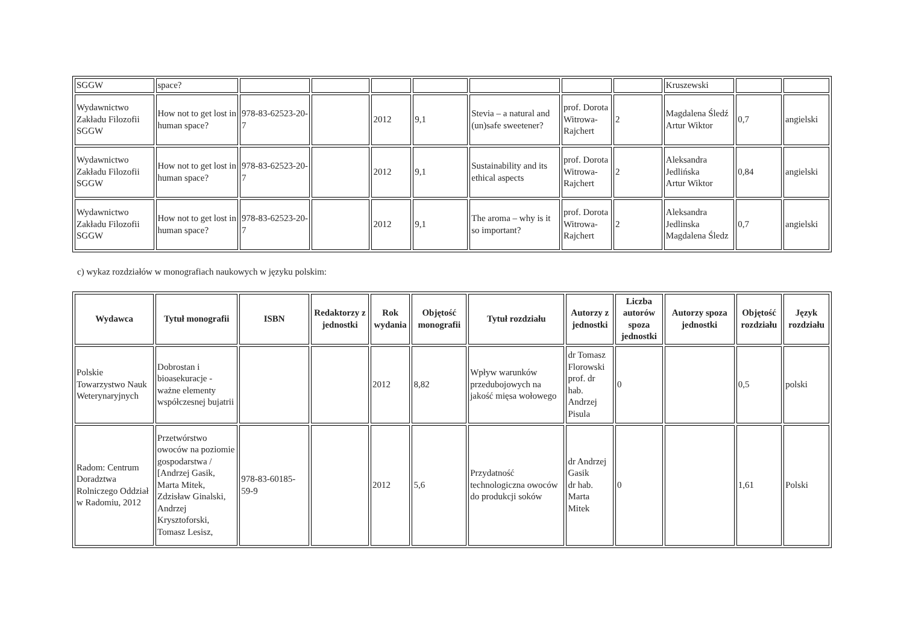| SGGW | space? | | | | | | | | Kruszewski | | |
| Wydawnictwo Zakładu Filozofii SGGW | How not to get lost in human space? | 978-83-62523-20-7 | | 2012 | 9,1 | Stevia – a natural and (un)safe sweetener? | prof. Dorota Witrowa-Rajchert | 2 | Magdalena Śledź Artur Wiktor | 0,7 | angielski |
| Wydawnictwo Zakładu Filozofii SGGW | How not to get lost in human space? | 978-83-62523-20-7 | | 2012 | 9,1 | Sustainability and its ethical aspects | prof. Dorota Witrowa-Rajchert | 2 | Aleksandra Jedlińska Artur Wiktor | 0,84 | angielski |
| Wydawnictwo Zakładu Filozofii SGGW | How not to get lost in human space? | 978-83-62523-20-7 | | 2012 | 9,1 | The aroma – why is it so important? | prof. Dorota Witrowa-Rajchert | 2 | Aleksandra Jedlinska Magdalena Śledz | 0,7 | angielski |
c) wykaz rozdziałów w monografiach naukowych w języku polskim:
| Wydawca | Tytuł monografii | ISBN | Redaktorzy z jednostki | Rok wydania | Objętość monografii | Tytuł rozdziału | Autorzy z jednostki | Liczba autorów spoza jednostki | Autorzy spoza jednostki | Objętość rozdziału | Język rozdziału |
| --- | --- | --- | --- | --- | --- | --- | --- | --- | --- | --- | --- |
| Polskie Towarzystwo Nauk Weterynaryjnych | Dobrostan i bioasekuracje - ważne elementy współczesnej bujatrii | | | 2012 | 8,82 | Wpływ warunków przedubojowych na jakość mięsa wołowego | dr Tomasz Florowski prof. dr hab. Andrzej Pisula | 0 | | 0,5 | polski |
| Radom: Centrum Doradztwa Rolniczego Oddział w Radomiu, 2012 | Przetwórstwo owoców na poziomie gospodarstwa / [Andrzej Gasik, Marta Mitek, Zdzisław Ginalski, Andrzej Krysztoforski, Tomasz Lesisz, | 978-83-60185-59-9 | | 2012 | 5,6 | Przydatność technologiczna owoców do produkcji soków | dr Andrzej Gasik dr hab. Marta Mitek | 0 | | 1,61 | Polski |